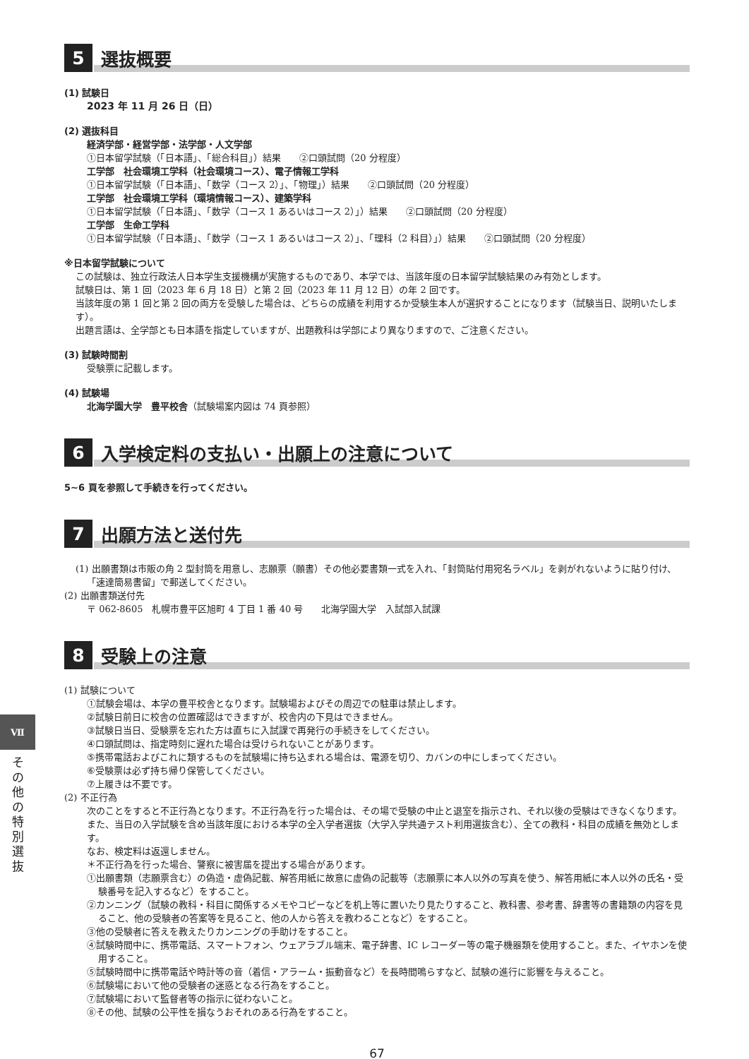5 選抜概要
(1) 試験日
2023 年 11 月 26 日（日）
(2) 選抜科目
経済学部・経営学部・法学部・人文学部
①日本留学試験（「日本語」、「総合科目」）結果　　②口頭試問（20 分程度）
工学部　社会環境工学科（社会環境コース）、電子情報工学科
①日本留学試験（「日本語」、「数学（コース 2）」、「物理」）結果　　②口頭試問（20 分程度）
工学部　社会環境工学科（環境情報コース）、建築学科
①日本留学試験（「日本語」、「数学（コース 1 あるいはコース 2）」）結果　　②口頭試問（20 分程度）
工学部　生命工学科
①日本留学試験（「日本語」、「数学（コース 1 あるいはコース 2）」、「理科（2 科目）」）結果　　②口頭試問（20 分程度）
※日本留学試験について
この試験は、独立行政法人日本学生支援機構が実施するものであり、本学では、当該年度の日本留学試験結果のみ有効とします。
試験日は、第 1 回（2023 年 6 月 18 日）と第 2 回（2023 年 11 月 12 日）の年 2 回です。
当該年度の第 1 回と第 2 回の両方を受験した場合は、どちらの成績を利用するか受験生本人が選択することになります（試験当日、説明いたします）。
出題言語は、全学部とも日本語を指定していますが、出題教科は学部により異なりますので、ご注意ください。
(3) 試験時間割
受験票に記載します。
(4) 試験場
北海学園大学　豊平校舎（試験場案内図は 74 頁参照）
6 入学検定料の支払い・出願上の注意について
5~6 頁を参照して手続きを行ってください。
7 出願方法と送付先
(1) 出願書類は市販の角 2 型封筒を用意し、志願票（願書）その他必要書類一式を入れ、「封筒貼付用宛名ラベル」を剥がれないように貼り付け、「速達簡易書留」で郵送してください。
(2) 出願書類送付先
〒 062-8605　札幌市豊平区旭町 4 丁目 1 番 40 号　　北海学園大学　入試部入試課
8 受験上の注意
(1) 試験について
①試験会場は、本学の豊平校舎となります。試験場およびその周辺での駐車は禁止します。
②試験日前日に校舎の位置確認はできますが、校舎内の下見はできません。
③試験日当日、受験票を忘れた方は直ちに入試課で再発行の手続きをしてください。
④口頭試問は、指定時刻に遅れた場合は受けられないことがあります。
⑤携帯電話およびこれに類するものを試験場に持ち込まれる場合は、電源を切り、カバンの中にしまってください。
⑥受験票は必ず持ち帰り保管してください。
⑦上履きは不要です。
(2) 不正行為
次のことをすると不正行為となります。不正行為を行った場合は、その場で受験の中止と退室を指示され、それ以後の受験はできなくなります。また、当日の入学試験を含め当該年度における本学の全入学者選抜（大学入学共通テスト利用選抜含む）、全ての教科・科目の成績を無効とします。
なお、検定料は返還しません。
＊不正行為を行った場合、警察に被害届を提出する場合があります。
①出願書類（志願票含む）の偽造・虚偽記載、解答用紙に故意に虚偽の記載等（志願票に本人以外の写真を使う、解答用紙に本人以外の氏名・受験番号を記入するなど）をすること。
②カンニング（試験の教科・科目に関係するメモやコピーなどを机上等に置いたり見たりすること、教科書、参考書、辞書等の書籍類の内容を見ること、他の受験者の答案等を見ること、他の人から答えを教わることなど）をすること。
③他の受験者に答えを教えたりカンニングの手助けをすること。
④試験時間中に、携帯電話、スマートフォン、ウェアラブル端末、電子辞書、IC レコーダー等の電子機器類を使用すること。また、イヤホンを使用すること。
⑤試験時間中に携帯電話や時計等の音（着信・アラーム・振動音など）を長時間鳴らすなど、試験の進行に影響を与えること。
⑥試験場において他の受験者の迷惑となる行為をすること。
⑦試験場において監督者等の指示に従わないこと。
⑧その他、試験の公平性を損なうおそれのある行為をすること。
67
Ⅶ
その他の特別選抜